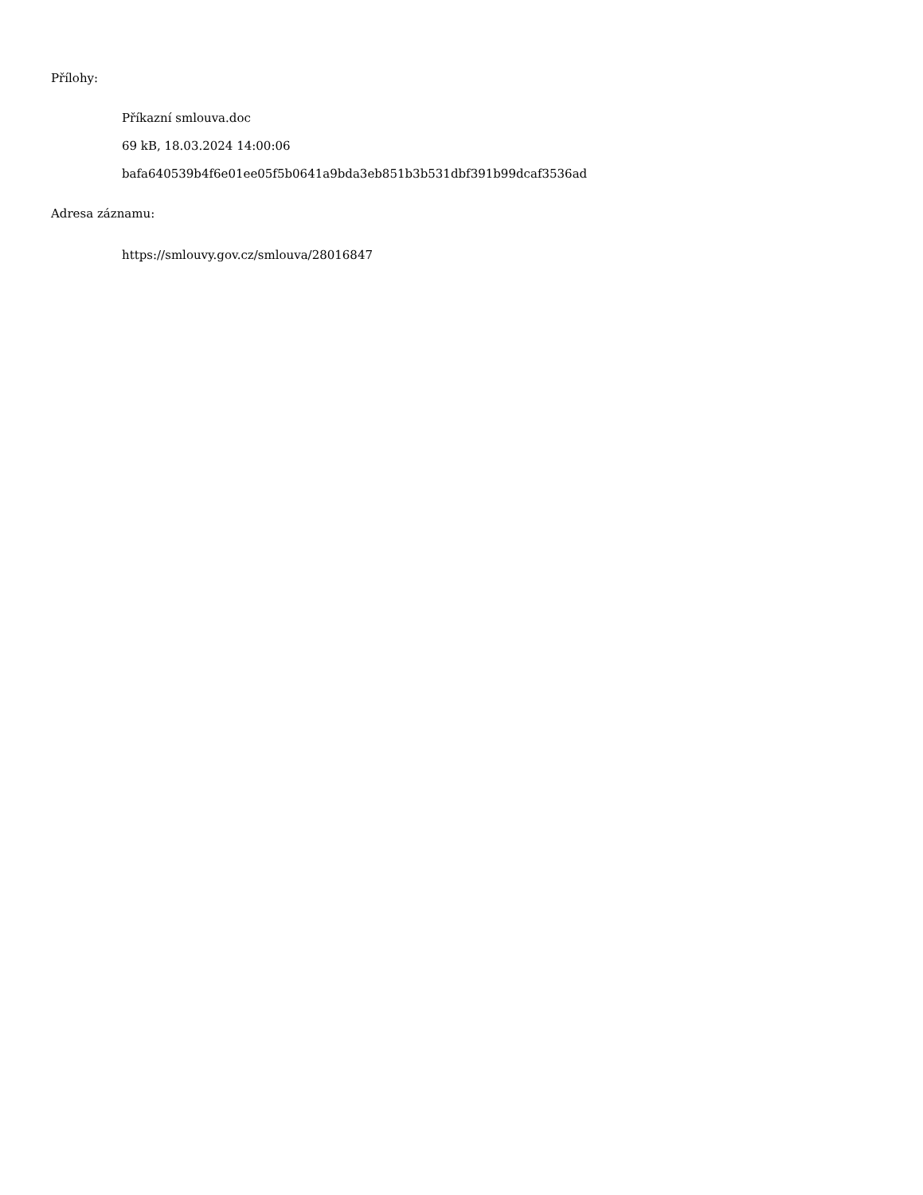Přílohy:
Příkazní smlouva.doc
69 kB, 18.03.2024 14:00:06
bafa640539b4f6e01ee05f5b0641a9bda3eb851b3b531dbf391b99dcaf3536ad
Adresa záznamu:
https://smlouvy.gov.cz/smlouva/28016847